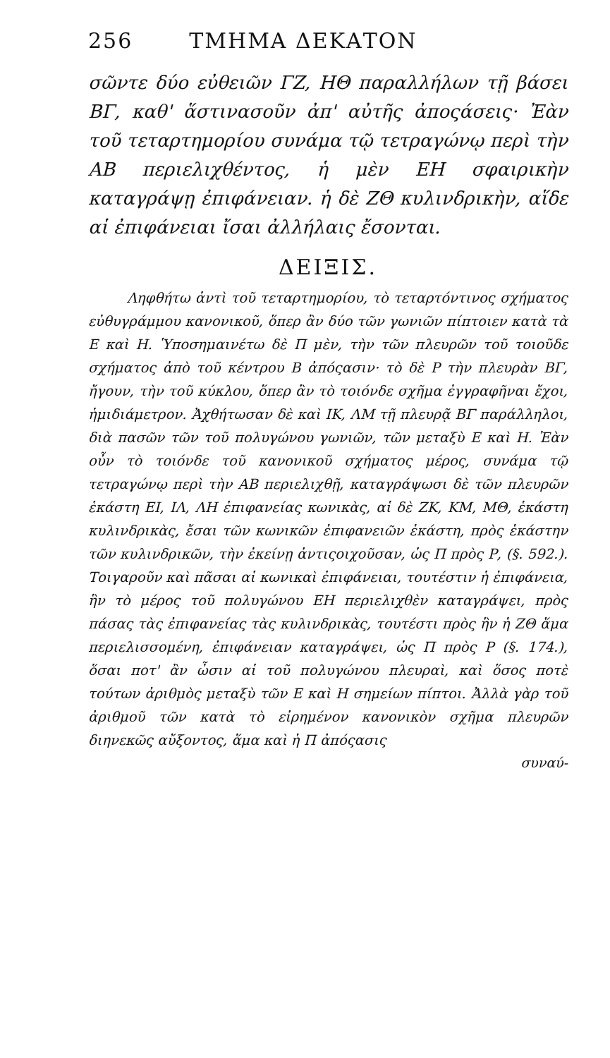256 ΤΜΗΜΑ ΔΕΚΑΤΟΝ
σῶντε δύο εὐθειῶν ΓΖ, ΗΘ παραλλήλων τῇ βάσει ΒΓ, καθ' ἅστινασοῦν ἀπ' αὐτῆς ἀποςάσεις· Ἐὰν τοῦ τεταρτημορίου συνάμα τῷ τετραγώνῳ περὶ τὴν ΑΒ περιελιχθέντος, ἡ μὲν ΕΗ σφαιρικὴν καταγράψῃ ἐπιφάνειαν. ἡ δὲ ΖΘ κυλινδρικὴν, αἵδε αἱ ἐπιφάνειαι ἴσαι ἀλλήλαις ἔσονται.
ΔΕΙΞΙΣ.
Ληφθήτω ἀντὶ τοῦ τεταρτημορίου, τὸ τεταρτόντινος σχήματος εὐθυγράμμου κανονικοῦ, ὅπερ ἂν δύο τῶν γωνιῶν πίπτοιεν κατὰ τὰ Ε καὶ Η. Ὑποσημαινέτω δὲ Π μὲν, τὴν τῶν πλευρῶν τοῦ τοιοῦδε σχήματος ἀπὸ τοῦ κέντρου Β ἀπόςασιν· τὸ δὲ Ρ τὴν πλευρὰν ΒΓ, ἤγουν, τὴν τοῦ κύκλου, ὅπερ ἂν τὸ τοιόνδε σχῆμα ἐγγραφῆναι ἔχοι, ἡμιδιάμετρον. Ἀχθήτωσαν δὲ καὶ ΙΚ, ΛΜ τῇ πλευρᾷ ΒΓ παράλληλοι, διὰ πασῶν τῶν τοῦ πολυγώνου γωνιῶν, τῶν μεταξὺ Ε καὶ Η. Ἐὰν οὖν τὸ τοιόνδε τοῦ κανονικοῦ σχήματος μέρος, συνάμα τῷ τετραγώνῳ περὶ τὴν ΑΒ περιελιχθῇ, καταγράψωσι δὲ τῶν πλευρῶν ἑκάστη ΕΙ, ΙΛ, ΛΗ ἐπιφανείας κωνικὰς, αἱ δὲ ΖΚ, ΚΜ, ΜΘ, ἑκάστη κυλινδρικὰς, ἔσαι τῶν κωνικῶν ἐπιφανειῶν ἑκάστη, πρὸς ἑκάστην τῶν κυλινδρικῶν, τὴν ἐκείνῃ ἀντιςοιχοῦσαν, ὡς Π πρὸς Ρ, (§. 592.). Τοιγαροῦν καὶ πᾶσαι αἱ κωνικαὶ ἐπιφάνειαι, τουτέστιν ἡ ἐπιφάνεια, ἣν τὸ μέρος τοῦ πολυγώνου ΕΗ περιελιχθὲν καταγράψει, πρὸς πάσας τὰς ἐπιφανείας τὰς κυλινδρικὰς, τουτέστι πρὸς ἣν ἡ ΖΘ ἅμα περιελισσομένη, ἐπιφάνειαν καταγράψει, ὡς Π πρὸς Ρ (§. 174.), ὅσαι ποτ' ἂν ὦσιν αἱ τοῦ πολυγώνου πλευραὶ, καὶ ὅσος ποτὲ τούτων ἀριθμὸς μεταξὺ τῶν Ε καὶ Η σημείων πίπτοι. Ἀλλὰ γὰρ τοῦ ἀριθμοῦ τῶν κατὰ τὸ εἰρημένον κανονικὸν σχῆμα πλευρῶν διηνεκῶς αὔξοντος, ἅμα καὶ ἡ Π ἀπόςασις
συναύ-